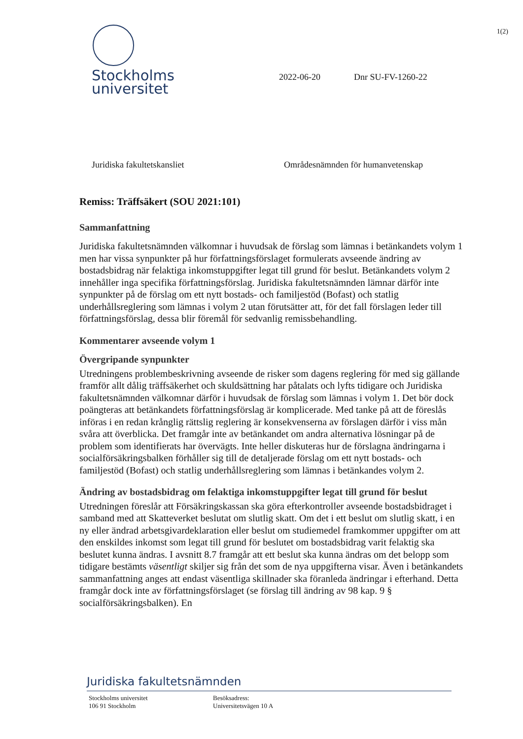1(2)
Stockholms
universitet
2022-06-20 Dnr SU-FV-1260-22
Juridiska fakultetskansliet Områdesnämnden för humanvetenskap
Remiss: Träffsäkert (SOU 2021:101)
Sammanfattning
Juridiska fakultetsnämnden välkomnar i huvudsak de förslag som lämnas i betänkandets volym 1 men har vissa synpunkter på hur författningsförslaget formulerats avseende ändring av bostadsbidrag när felaktiga inkomstuppgifter legat till grund för beslut. Betänkandets volym 2 innehåller inga specifika författningsförslag. Juridiska fakultetsnämnden lämnar därför inte synpunkter på de förslag om ett nytt bostads- och familjestöd (Bofast) och statlig underhållsreglering som lämnas i volym 2 utan förutsätter att, för det fall förslagen leder till författningsförslag, dessa blir föremål för sedvanlig remissbehandling.
Kommentarer avseende volym 1
Övergripande synpunkter
Utredningens problembeskrivning avseende de risker som dagens reglering för med sig gällande framför allt dålig träffsäkerhet och skuldsättning har påtalats och lyfts tidigare och Juridiska fakultetsnämnden välkomnar därför i huvudsak de förslag som lämnas i volym 1. Det bör dock poängteras att betänkandets författningsförslag är komplicerade. Med tanke på att de föreslås införas i en redan krånglig rättslig reglering är konsekvenserna av förslagen därför i viss mån svåra att överblicka. Det framgår inte av betänkandet om andra alternativa lösningar på de problem som identifierats har övervägts. Inte heller diskuteras hur de förslagna ändringarna i socialförsäkringsbalken förhåller sig till de detaljerade förslag om ett nytt bostads- och familjestöd (Bofast) och statlig underhållsreglering som lämnas i betänkandes volym 2.
Ändring av bostadsbidrag om felaktiga inkomstuppgifter legat till grund för beslut
Utredningen föreslår att Försäkringskassan ska göra efterkontroller avseende bostadsbidraget i samband med att Skatteverket beslutat om slutlig skatt. Om det i ett beslut om slutlig skatt, i en ny eller ändrad arbetsgivardeklaration eller beslut om studiemedel framkommer uppgifter om att den enskildes inkomst som legat till grund för beslutet om bostadsbidrag varit felaktig ska beslutet kunna ändras. I avsnitt 8.7 framgår att ett beslut ska kunna ändras om det belopp som tidigare bestämts väsentligt skiljer sig från det som de nya uppgifterna visar. Även i betänkandets sammanfattning anges att endast väsentliga skillnader ska föranleda ändringar i efterhand. Detta framgår dock inte av författningsförslaget (se förslag till ändring av 98 kap. 9 § socialförsäkringsbalken). En
Juridiska fakultetsnämnden
Stockholms universitet
106 91 Stockholm
Besöksadress:
Universitetsvägen 10 A